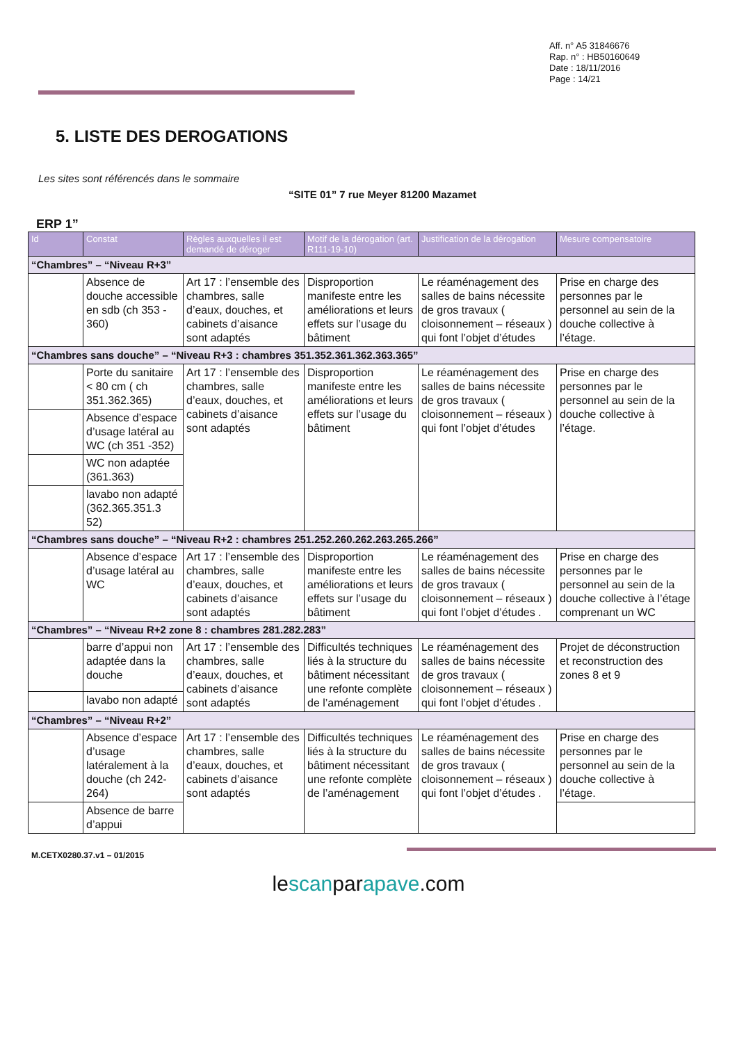Aff. n° A5 31846676
Rap. n° : HB50160649
Date : 18/11/2016
Page : 14/21
5. LISTE DES DEROGATIONS
Les sites sont référencés dans le sommaire
“SITE 01” 7 rue Meyer 81200 Mazamet
ERP 1”
| Id | Constat | Règles auxquelles il est demandé de déroger | Motif de la dérogation (art. R111-19-10) | Justification de la dérogation | Mesure compensatoire |
| --- | --- | --- | --- | --- | --- |
| “Chambres” – “Niveau R+3” | | | | | |
| | Absence de douche accessible en sdb (ch 353 - 360) | Art 17 : l’ensemble des chambres, salle d’eaux, douches, et cabinets d’aisance sont adaptés | Disproportion manifeste entre les améliorations et leurs effets sur l’usage du bâtiment | Le réaménagement des salles de bains nécessite de gros travaux ( cloisonnement – réseaux ) qui font l’objet d’études | Prise en charge des personnes par le personnel au sein de la douche collective à l’étage. |
| “Chambres sans douche” – “Niveau R+3 : chambres 351.352.361.362.363.365” | | | | | |
| | Porte du sanitaire < 80 cm ( ch 351.362.365) | Art 17 : l’ensemble des chambres, salle d’eaux, douches, et cabinets d’aisance sont adaptés | Disproportion manifeste entre les améliorations et leurs effets sur l’usage du bâtiment | Le réaménagement des salles de bains nécessite de gros travaux ( cloisonnement – réseaux ) qui font l’objet d’études | Prise en charge des personnes par le personnel au sein de la douche collective à l’étage. |
| | Absence d’espace d’usage latéral au WC (ch 351 -352) | | | | |
| | WC non adaptée (361.363) | | | | |
| | lavabo non adapté (362.365.351.3 52) | | | | |
| “Chambres sans douche” – “Niveau R+2 : chambres 251.252.260.262.263.265.266” | | | | | |
| | Absence d’espace d’usage latéral au WC | Art 17 : l’ensemble des chambres, salle d’eaux, douches, et cabinets d’aisance sont adaptés | Disproportion manifeste entre les améliorations et leurs effets sur l’usage du bâtiment | Le réaménagement des salles de bains nécessite de gros travaux ( cloisonnement – réseaux ) qui font l’objet d’études . | Prise en charge des personnes par le personnel au sein de la douche collective à l’étage comprenant un WC |
| “Chambres” – “Niveau R+2 zone 8 : chambres 281.282.283” | | | | | |
| | barre d’appui non adaptée dans la douche | Art 17 : l’ensemble des chambres, salle d’eaux, douches, et cabinets d’aisance sont adaptés | Difficultés techniques liés à la structure du bâtiment nécessitant une refonte complète de l’aménagement | Le réaménagement des salles de bains nécessite de gros travaux ( cloisonnement – réseaux ) qui font l’objet d’études . | Projet de déconstruction et reconstruction des zones 8 et 9 |
| | lavabo non adapté | | | | |
| “Chambres” – “Niveau R+2” | | | | | |
| | Absence d’espace d’usage latéralement à la douche (ch 242- 264) | Art 17 : l’ensemble des chambres, salle d’eaux, douches, et cabinets d’aisance sont adaptés | Difficultés techniques liés à la structure du bâtiment nécessitant une refonte complète de l’aménagement | Le réaménagement des salles de bains nécessite de gros travaux ( cloisonnement – réseaux ) qui font l’objet d’études . | Prise en charge des personnes par le personnel au sein de la douche collective à l’étage. |
| | Absence de barre d’appui | | | | |
M.CETX0280.37.v1 – 01/2015
lescanparapave.com